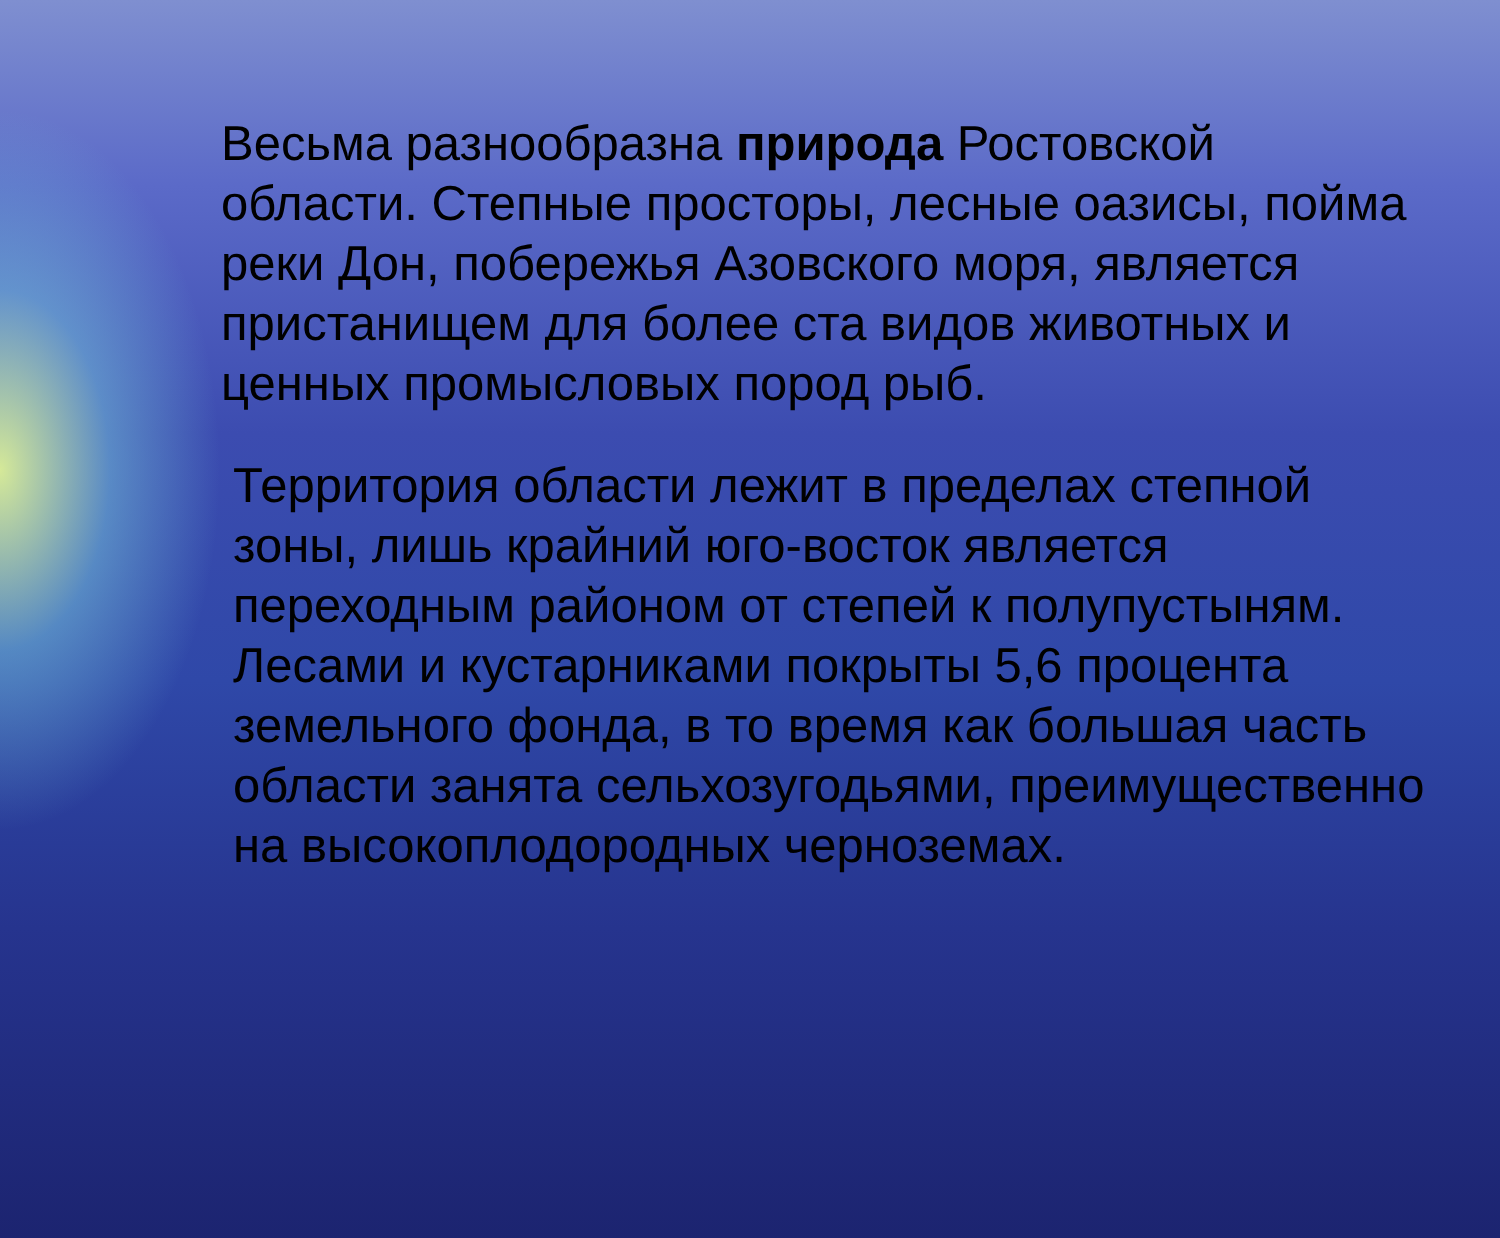Весьма разнообразна природа Ростовской области. Степные просторы, лесные оазисы, пойма реки Дон, побережья Азовского моря, является пристанищем для более ста видов животных и ценных промысловых пород рыб.
Территория области лежит в пределах степной зоны, лишь крайний юго-восток является переходным районом от степей к полупустыням. Лесами и кустарниками покрыты 5,6 процента земельного фонда, в то время как большая часть области занята сельхозугодьями, преимущественно на высокоплодородных черноземах.